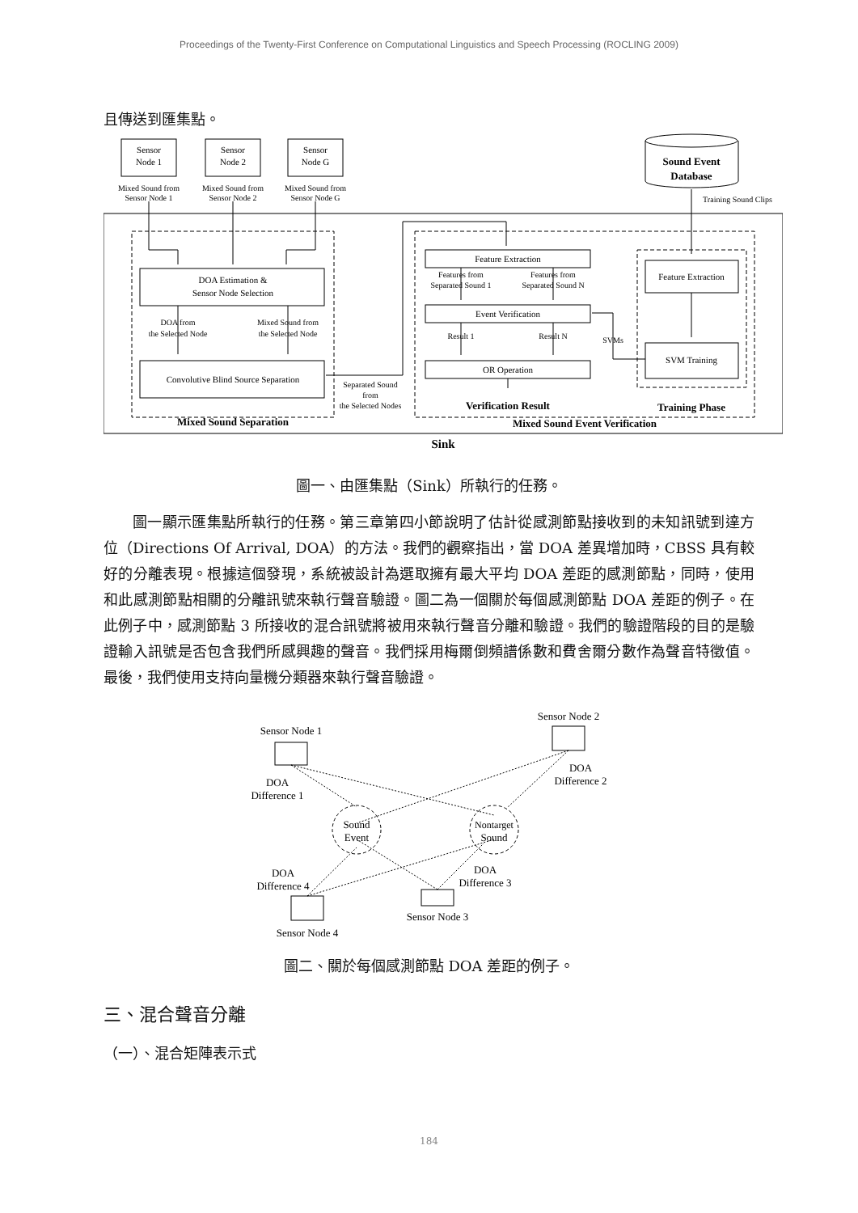Proceedings of the Twenty-First Conference on Computational Linguistics and Speech Processing (ROCLING 2009)
且傳送到匯集點。
Sensor
Node 1
Sensor
Node 2
Sensor
Node G
Mixed Sound from
Sensor Node 1
Mixed Sound from
Sensor Node 2
Mixed Sound from
Sensor Node G
Sound Event
Database
Training Sound Clips
DOA Estimation &
Sensor Node Selection
DOA from
the Selected Node
Mixed Sound from
the Selected Node
Convolutive Blind Source Separation
Separated Sound
from
the Selected Nodes
Mixed Sound Separation
Feature Extraction
Features from
Separated Sound 1
Features from
Separated Sound N
Event Verification
Result 1
Result N
SVMs
OR Operation
Feature Extraction
SVM Training
Verification Result
Training Phase
Mixed Sound Event Verification
Sink
圖一、由匯集點（Sink）所執行的任務。
圖一顯示匯集點所執行的任務。第三章第四小節說明了估計從感測節點接收到的未知訊號到達方位（Directions Of Arrival, DOA）的方法。我們的觀察指出，當 DOA 差異增加時，CBSS 具有較好的分離表現。根據這個發現，系統被設計為選取擁有最大平均 DOA 差距的感測節點，同時，使用和此感測節點相關的分離訊號來執行聲音驗證。圖二為一個關於每個感測節點 DOA 差距的例子。在此例子中，感測節點 3 所接收的混合訊號將被用來執行聲音分離和驗證。我們的驗證階段的目的是驗證輸入訊號是否包含我們所感興趣的聲音。我們採用梅爾倒頻譜係數和費舍爾分數作為聲音特徵值。最後，我們使用支持向量機分類器來執行聲音驗證。
Sensor Node 1
Sensor Node 2
DOA
Difference 1
DOA
Difference 2
Sound
Event
Nontarget
Sound
DOA
Difference 4
DOA
Difference 3
Sensor Node 3
Sensor Node 4
圖二、關於每個感測節點 DOA 差距的例子。
三、混合聲音分離
（一）、混合矩陣表示式
184